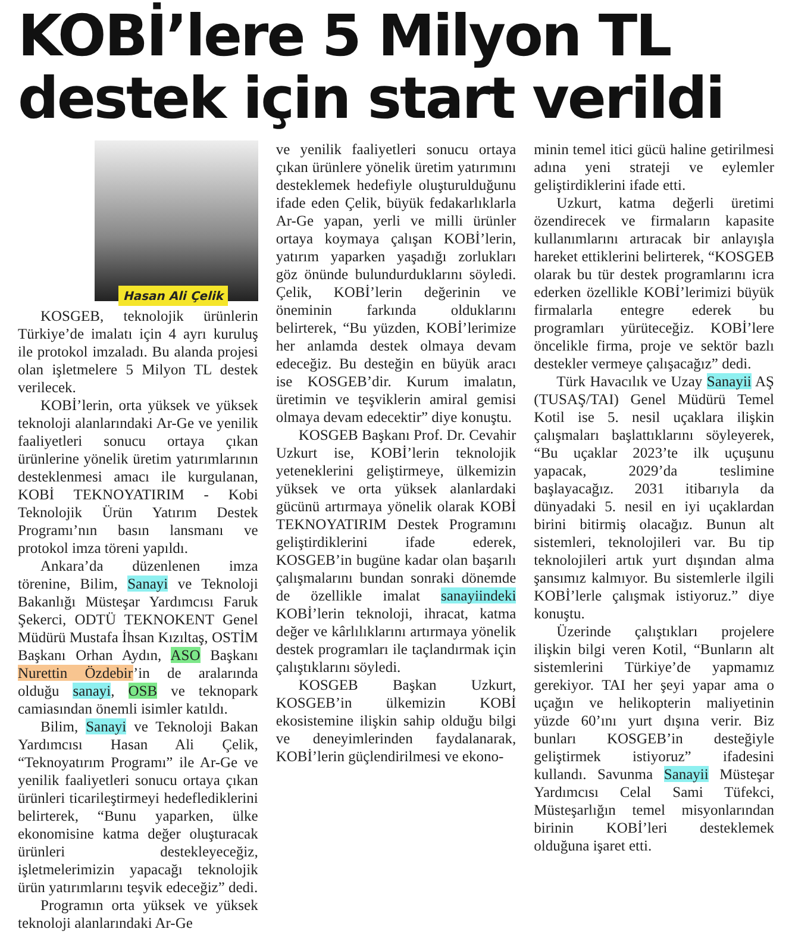KOBİ’lere 5 Milyon TL destek için start verildi
Hasan Ali Çelik
KOSGEB, teknolojik ürünlerin Türkiye’de imalatı için 4 ayrı kuruluş ile protokol imzaladı. Bu alanda projesi olan işletmelere 5 Milyon TL destek verilecek.
KOBİ’lerin, orta yüksek ve yüksek teknoloji alanlarındaki Ar-Ge ve yenilik faaliyetleri sonucu ortaya çıkan ürünlerine yönelik üretim yatırımlarının desteklenmesi amacı ile kurgulanan, KOBİ TEKNOYATIRIM - Kobi Teknolojik Ürün Yatırım Destek Programı’nın basın lansmanı ve protokol imza töreni yapıldı.
Ankara’da düzenlenen imza törenine, Bilim, Sanayi ve Teknoloji Bakanlığı Müsteşar Yardımcısı Faruk Şekerci, ODTÜ TEKNOKENT Genel Müdürü Mustafa İhsan Kızıltaş, OSTİM Başkanı Orhan Aydın, ASO Başkanı Nurettin Özdebir’in de aralarında olduğu sanayi, OSB ve teknopark camiasından önemli isimler katıldı.
Bilim, Sanayi ve Teknoloji Bakan Yardımcısı Hasan Ali Çelik, “Teknoyatırım Programı” ile Ar-Ge ve yenilik faaliyetleri sonucu ortaya çıkan ürünleri ticarileştirmeyi hedeflediklerini belirterek, “Bunu yaparken, ülke ekonomisine katma değer oluşturacak ürünleri destekleyeceğiz, işletmelerimizin yapacağı teknolojik ürün yatırımlarını teşvik edeceğiz” dedi.
Programın orta yüksek ve yüksek teknoloji alanlarındaki Ar-Ge
ve yenilik faaliyetleri sonucu ortaya çıkan ürünlere yönelik üretim yatırımını desteklemek hedefiyle oluşturulduğunu ifade eden Çelik, büyük fedakarlıklarla Ar-Ge yapan, yerli ve milli ürünler ortaya koymaya çalışan KOBİ’lerin, yatırım yaparken yaşadığı zorlukları göz önünde bulundurduklarını söyledi. Çelik, KOBİ’lerin değerinin ve öneminin farkında olduklarını belirterek, “Bu yüzden, KOBİ’lerimize her anlamda destek olmaya devam edeceğiz. Bu desteğin en büyük aracı ise KOSGEB’dir. Kurum imalatın, üretimin ve teşviklerin amiral gemisi olmaya devam edecektir” diye konuştu.
KOSGEB Başkanı Prof. Dr. Cevahir Uzkurt ise, KOBİ’lerin teknolojik yeteneklerini geliştirmeye, ülkemizin yüksek ve orta yüksek alanlardaki gücünü artırmaya yönelik olarak KOBİ TEKNOYATIRIM Destek Programını geliştirdiklerini ifade ederek, KOSGEB’in bugüne kadar olan başarılı çalışmalarını bundan sonraki dönemde de özellikle imalat sanayiindeki KOBİ’lerin teknoloji, ihracat, katma değer ve kârlılıklarını artırmaya yönelik destek programları ile taçlandırmak için çalıştıklarını söyledi.
KOSGEB Başkan Uzkurt, KOSGEB’in ülkemizin KOBİ ekosistemine ilişkin sahip olduğu bilgi ve deneyimlerinden faydalanarak, KOBİ’lerin güçlendirilmesi ve ekono-
minin temel itici gücü haline getirilmesi adına yeni strateji ve eylemler geliştirdiklerini ifade etti.
Uzkurt, katma değerli üretimi özendirecek ve firmaların kapasite kullanımlarını artıracak bir anlayışla hareket ettiklerini belirterek, “KOSGEB olarak bu tür destek programlarını icra ederken özellikle KOBİ’lerimizi büyük firmalarla entegre ederek bu programları yürüteceğiz. KOBİ’lere öncelikle firma, proje ve sektör bazlı destekler vermeye çalışacağız” dedi.
Türk Havacılık ve Uzay Sanayii AŞ (TUSAŞ/TAI) Genel Müdürü Temel Kotil ise 5. nesil uçaklara ilişkin çalışmaları başlattıklarını söyleyerek, “Bu uçaklar 2023’te ilk uçuşunu yapacak, 2029’da teslimine başlayacağız. 2031 itibarıyla da dünyadaki 5. nesil en iyi uçaklardan birini bitirmiş olacağız. Bunun alt sistemleri, teknolojileri var. Bu tip teknolojileri artık yurt dışından alma şansımız kalmıyor. Bu sistemlerle ilgili KOBİ’lerle çalışmak istiyoruz.” diye konuştu.
Üzerinde çalıştıkları projelere ilişkin bilgi veren Kotil, “Bunların alt sistemlerini Türkiye’de yapmamız gerekiyor. TAI her şeyi yapar ama o uçağın ve helikopterin maliyetinin yüzde 60’ını yurt dışına verir. Biz bunları KOSGEB’in desteğiyle geliştirmek istiyoruz” ifadesini kullandı. Savunma Sanayii Müsteşar Yardımcısı Celal Sami Tüfekci, Müsteşarlığın temel misyonlarından birinin KOBİ’leri desteklemek olduğuna işaret etti.